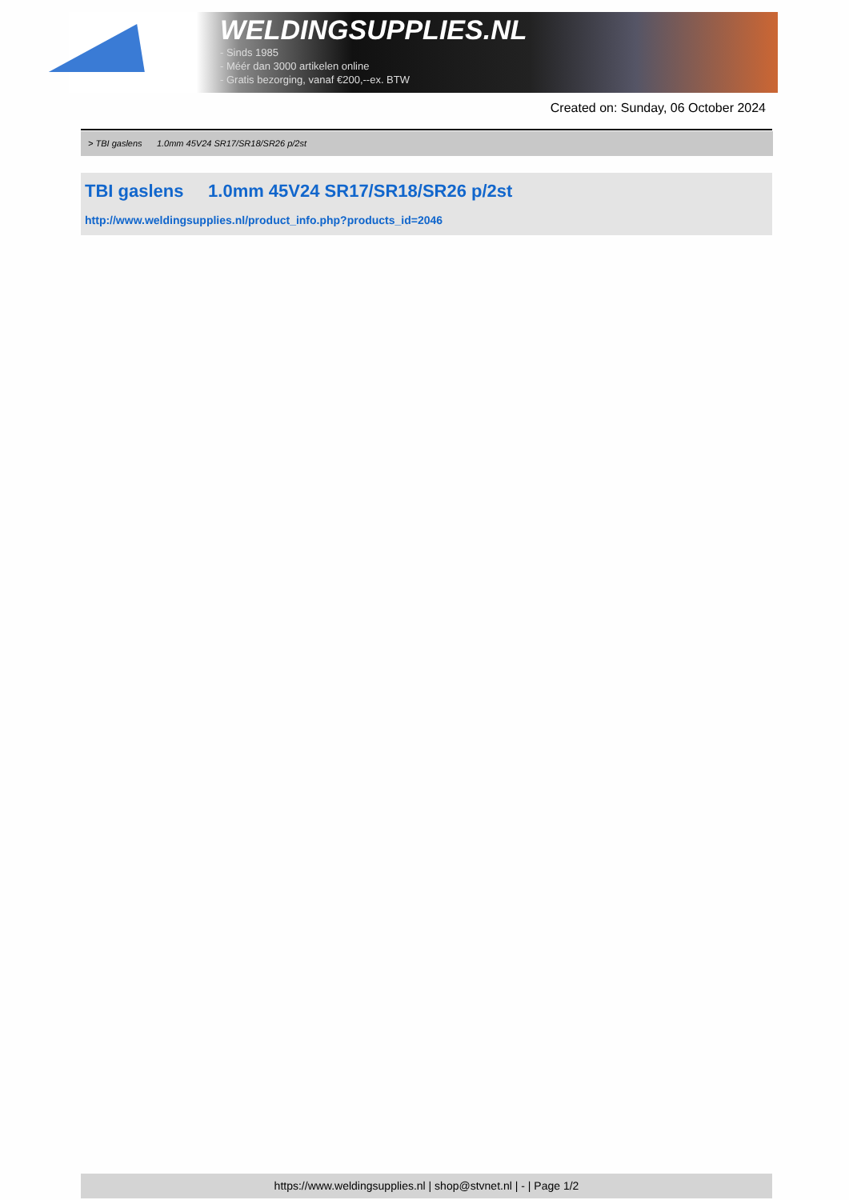WELDINGSUPPLIES.NL
- Sinds 1985
- Méér dan 3000 artikelen online
- Gratis bezorging, vanaf €200,--ex. BTW
Created on: Sunday, 06 October 2024
> TBI gaslens 1.0mm 45V24 SR17/SR18/SR26 p/2st
TBI gaslens 1.0mm 45V24 SR17/SR18/SR26 p/2st
http://www.weldingsupplies.nl/product_info.php?products_id=2046
https://www.weldingsupplies.nl | shop@stvnet.nl | - | Page 1/2